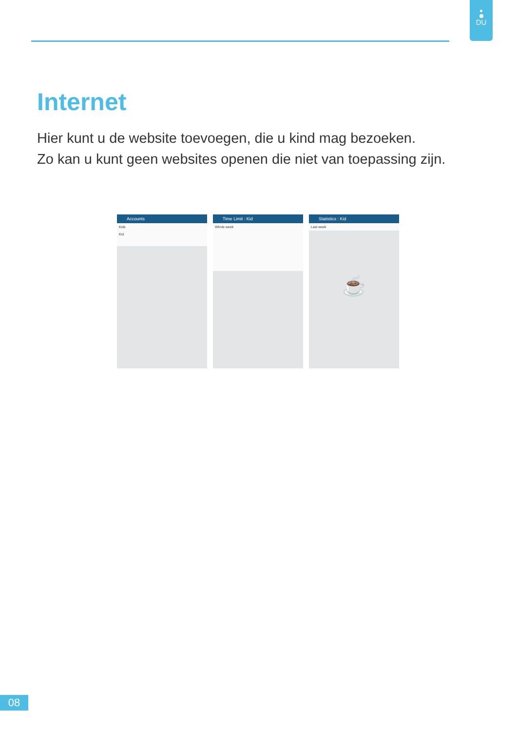DU
Internet
Hier kunt u de website toevoegen, die u kind mag bezoeken.
Zo kan u kunt geen websites openen die niet van toepassing zijn.
Accounts
Kids
Kid
Time Limit : Kid
Whole week
Statistics : Kid
Last week
☕
08